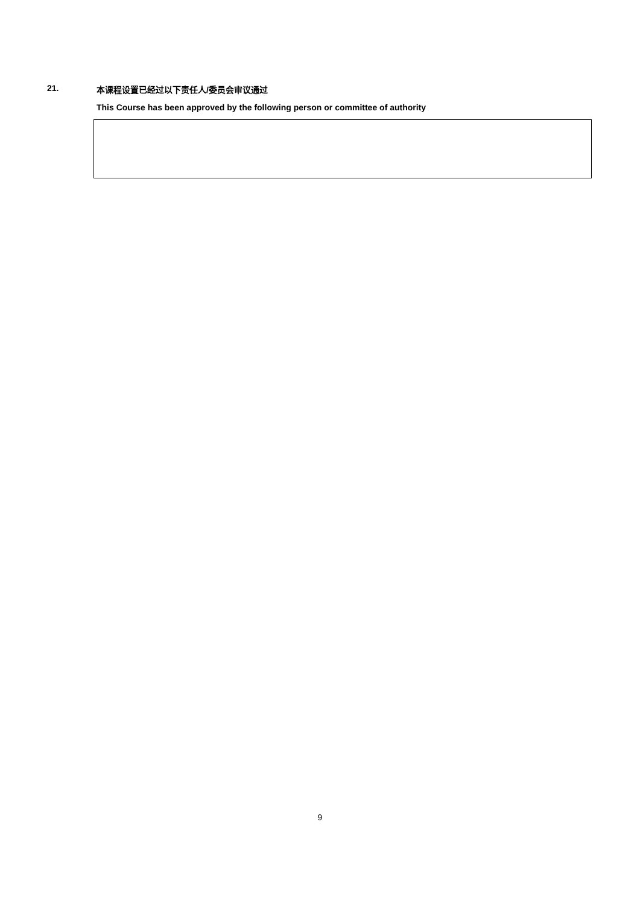21. 本课程设置已经过以下责任人/委员会审议通过
This Course has been approved by the following person or committee of authority
9